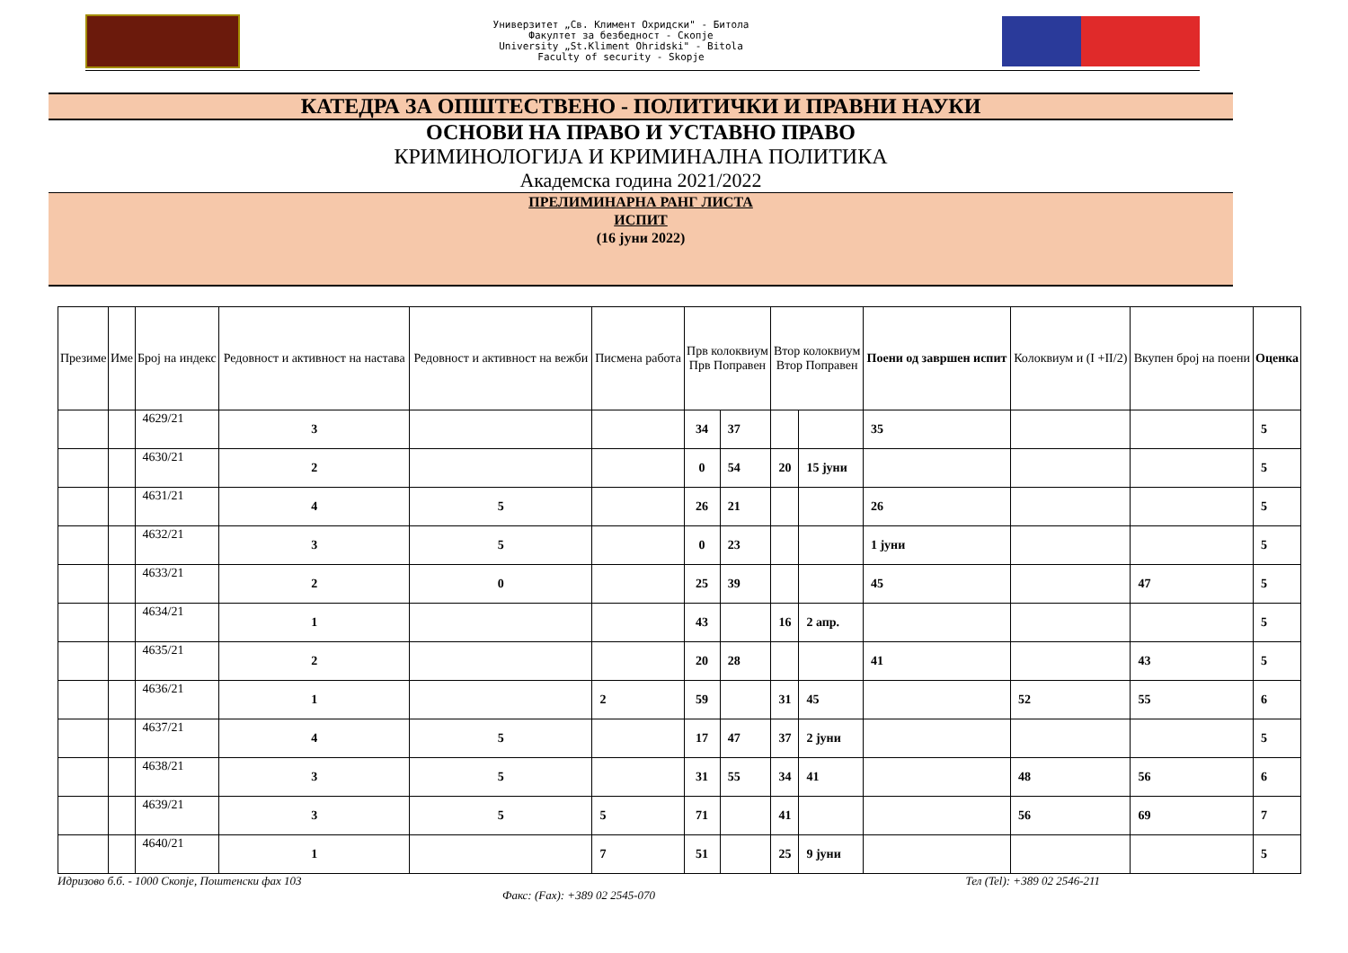Универзитет „Св. Климент Охридски" - Битола
Факултет за безбедност - Скопје
University „St.Kliment Ohridski" - Bitola
Faculty of security - Skopje
КАТЕДРА ЗА ОПШТЕСТВЕНО - ПОЛИТИЧКИ И ПРАВНИ НАУКИ
ОСНОВИ НА ПРАВО И УСТАВНО ПРАВО
КРИМИНОЛОГИЈА И КРИМИНАЛНА ПОЛИТИКА
Академска година 2021/2022
ПРЕЛИМИНАРНА РАНГ ЛИСТА
ИСПИТ
(16 јуни 2022)
| Презиме | Име | Број на индекс | Редовност и активност на настава | Редовност и активност на вежби | Писмена работа | Прв колоквиум Прв Поправен | | Втор колоквиум Втор Поправен | | Поени од завршен испит | Колоквиум и (I +II/2) | Вкупен број на поени | Оценка |
| --- | --- | --- | --- | --- | --- | --- | --- | --- | --- | --- | --- | --- | --- |
| | | 4629/21 | 3 | | | 34 | 37 | | | 35 | | | 5 |
| | | 4630/21 | 2 | | | 0 | 54 | 20 | 15 јуни | | | | 5 |
| | | 4631/21 | 4 | 5 | | 26 | 21 | | | 26 | | | 5 |
| | | 4632/21 | 3 | 5 | | 0 | 23 | | | 1 јуни | | | 5 |
| | | 4633/21 | 2 | 0 | | 25 | 39 | | | 45 | | 47 | 5 |
| | | 4634/21 | 1 | | | 43 | | 16 | 2 апр. | | | | 5 |
| | | 4635/21 | 2 | | | 20 | 28 | | | 41 | | 43 | 5 |
| | | 4636/21 | 1 | | 2 | 59 | | 31 | 45 | | 52 | 55 | 6 |
| | | 4637/21 | 4 | 5 | | 17 | 47 | 37 | 2 јуни | | | | 5 |
| | | 4638/21 | 3 | 5 | | 31 | 55 | 34 | 41 | | 48 | 56 | 6 |
| | | 4639/21 | 3 | 5 | 5 | 71 | | 41 | | | 56 | 69 | 7 |
| | | 4640/21 | 1 | | 7 | 51 | | 25 | 9 јуни | | | | 5 |
Идризово б.б. - 1000 Скопје, Поштенски фах 103 Тел (Tel): +389 02 2546-211
Факс: (Fax): +389 02 2545-070